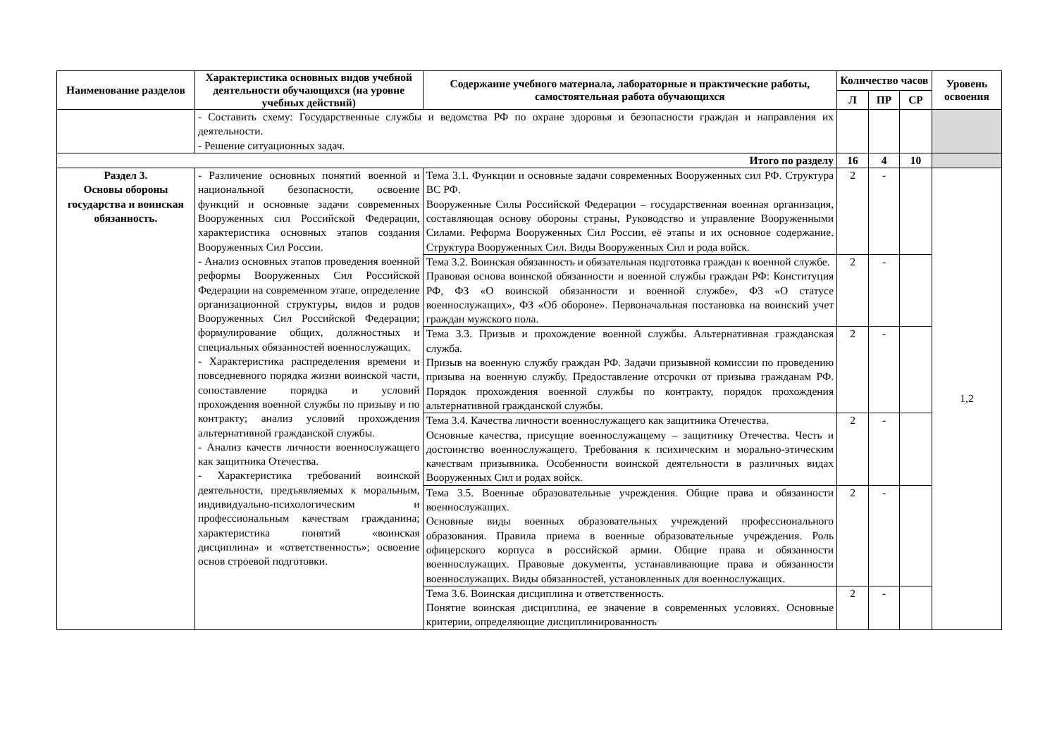| Наименование разделов | Характеристика основных видов учебной деятельности обучающихся (на уровне учебных действий) | Содержание учебного материала, лабораторные и практические работы, самостоятельная работа обучающихся | Количество часов | | | Уровень освоения |
| --- | --- | --- | --- | --- | --- | --- |
| | | | Л | ПР | СР | |
| | - Составить схему: Государственные службы и ведомства РФ по охране здоровья и безопасности граждан и направления их деятельности. - Решение ситуационных задач. | | | | | |
| Итого по разделу | | | 16 | 4 | 10 | |
| Раздел 3. Основы обороны государства и воинская обязанность. | - Различение основных понятий военной и национальной безопасности, освоение функций и основные задачи современных Вооруженных сил Российской Федерации, характеристика основных этапов создания Вооруженных Сил России. - Анализ основных этапов проведения военной реформы Вооруженных Сил Российской Федерации на современном этапе, определение организационной структуры, видов и родов Вооруженных Сил Российской Федерации; формулирование общих, должностных и специальных обязанностей военнослужащих. - Характеристика распределения времени и повседневного порядка жизни воинской части, сопоставление порядка и условий прохождения военной службы по призыву и по контракту; анализ условий прохождения альтернативной гражданской службы. - Анализ качеств личности военнослужащего как защитника Отечества. - Характеристика требований воинской деятельности, предъявляемых к моральным, индивидуально-психологическим и профессиональным качествам гражданина; характеристика понятий «воинская дисциплина» и «ответственность»; освоение основ строевой подготовки. | Тема 3.1. Функции и основные задачи современных Вооруженных сил РФ. Структура ВС РФ. Вооруженные Силы Российской Федерации – государственная военная организация, составляющая основу обороны страны, Руководство и управление Вооруженными Силами. Реформа Вооруженных Сил России, её этапы и их основное содержание. Структура Вооруженных Сил. Виды Вооруженных Сил и рода войск. | 2 | - | | 1,2 |
| | | Тема 3.2. Воинская обязанность и обязательная подготовка граждан к военной службе. Правовая основа воинской обязанности и военной службы граждан РФ: Конституция РФ, ФЗ «О воинской обязанности и военной службе», ФЗ «О статусе военнослужащих», ФЗ «Об обороне». Первоначальная постановка на воинский учет граждан мужского пола. | 2 | - | | |
| | | Тема 3.3. Призыв и прохождение военной службы. Альтернативная гражданская служба. Призыв на военную службу граждан РФ. Задачи призывной комиссии по проведению призыва на военную службу. Предоставление отсрочки от призыва гражданам РФ. Порядок прохождения военной службы по контракту, порядок прохождения альтернативной гражданской службы. | 2 | - | | |
| | | Тема 3.4. Качества личности военнослужащего как защитника Отечества. Основные качества, присущие военнослужащему – защитнику Отечества. Честь и достоинство военнослужащего. Требования к психическим и морально-этическим качествам призывника. Особенности воинской деятельности в различных видах Вооруженных Сил и родах войск. | 2 | - | | |
| | | Тема 3.5. Военные образовательные учреждения. Общие права и обязанности военнослужащих. Основные виды военных образовательных учреждений профессионального образования. Правила приема в военные образовательные учреждения. Роль офицерского корпуса в российской армии. Общие права и обязанности военнослужащих. Правовые документы, устанавливающие права и обязанности военнослужащих. Виды обязанностей, установленных для военнослужащих. | 2 | - | | |
| | | Тема 3.6. Воинская дисциплина и ответственность. Понятие воинская дисциплина, ее значение в современных условиях. Основные критерии, определяющие дисциплинированность | 2 | - | | |